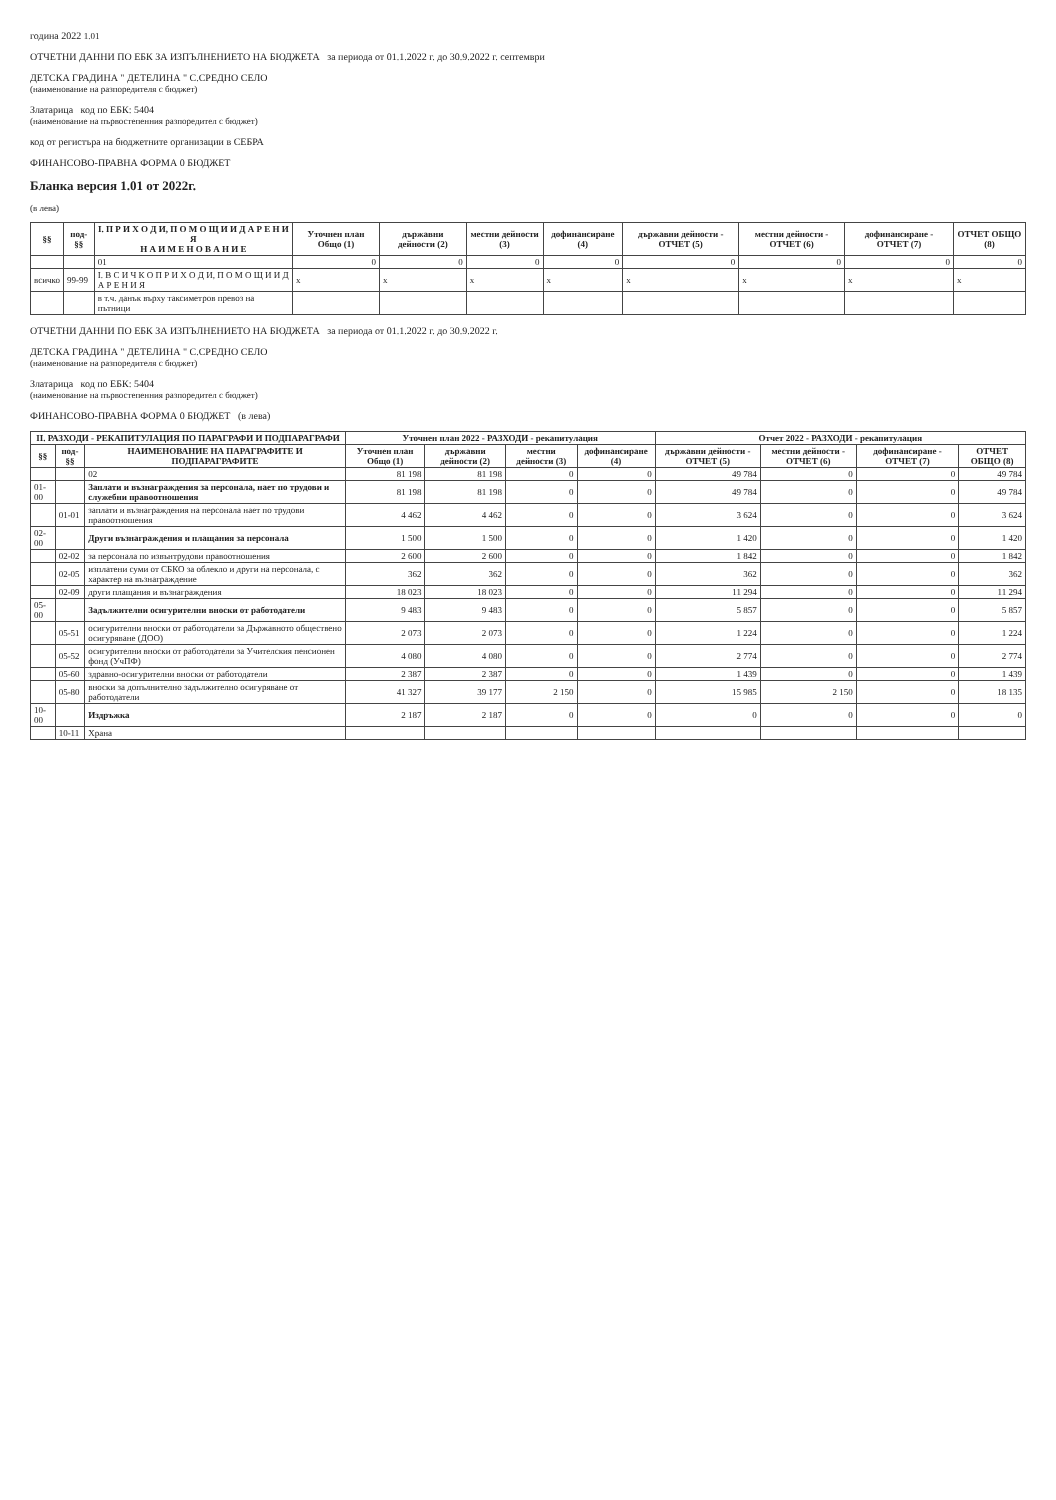година 2022 1.01
ОТЧЕТНИ ДАННИ ПО ЕБК ЗА ИЗПЪЛНЕНИЕТО НА БЮДЖЕТА за периода от 01.1.2022 г. до 30.9.2022 г. септември
ДЕТСКА ГРАДИНА " ДЕТЕЛИНА " С.СРЕДНО СЕЛО
(наименование на разпоредителя с бюджет)
Златарица код по ЕБК: 5404
(наименование на първостепенния разпоредител с бюджет)
код от регистъра на бюджетните организации в СЕБРА
ФИНАНСОВО-ПРАВНА ФОРМА 0 БЮДЖЕТ
Бланка версия 1.01 от 2022г.
(в лева)
| §§ | под-§§ | I. П Р И Х О Д И, П О М О Щ И И Д А Р Е Н И Я Н А И М Е Н О В А Н И Е | Уточнен план Общо (1) | държавни дейности (2) | местни дейности (3) | дофинансиране (4) | държавни дейности - ОТЧЕТ (5) | местни дейности - ОТЧЕТ (6) | дофинансиране - ОТЧЕТ (7) | ОТЧЕТ ОБЩО (8) |
| --- | --- | --- | --- | --- | --- | --- | --- | --- | --- | --- |
| | | 01 | 0 | 0 | 0 | 0 | 0 | 0 | 0 | 0 |
| всичко | 99-99 | I. В С И Ч К О П Р И Х О Д И, П О М О Щ И И Д А Р Е Н И Я | x | x | x | x | x | x | x | x |
| | | в т.ч. данък върху таксиметров превоз на пътници | | | | | | | | |
ОТЧЕТНИ ДАННИ ПО ЕБК ЗА ИЗПЪЛНЕНИЕТО НА БЮДЖЕТА за периода от 01.1.2022 г. до 30.9.2022 г.
ДЕТСКА ГРАДИНА " ДЕТЕЛИНА " С.СРЕДНО СЕЛО
(наименование на разпоредителя с бюджет)
Златарица код по ЕБК: 5404
(наименование на първостепенния разпоредител с бюджет)
ФИНАНСОВО-ПРАВНА ФОРМА 0 БЮДЖЕТ (в лева)
| II. РАЗХОДИ - РЕКАПИТУЛАЦИЯ ПО ПАРАГРАФИ И ПОДПАРАГРАФИ | | | Уточнен план 2022 - РАЗХОДИ - рекапитулация | | | | Отчет 2022 - РАЗХОДИ - рекапитулация | | | |
| --- | --- | --- | --- | --- | --- | --- | --- | --- | --- | --- |
| §§ | под-§§ | НАИМЕНОВАНИЕ НА ПАРАГРАФИТЕ И ПОДПАРАГРАФИТЕ | Уточнен план Общо (1) | държавни дейности (2) | местни дейности (3) | дофинансиране (4) | държавни дейности - ОТЧЕТ (5) | местни дейности - ОТЧЕТ (6) | дофинансиране - ОТЧЕТ (7) | ОТЧЕТ ОБЩО (8) |
| | | 02 | 81 198 | 81 198 | 0 | 0 | 49 784 | 0 | 0 | 49 784 |
| 01-00 | | Заплати и възнаграждения за персонала, нает по трудови и служебни правоотношения | 81 198 | 81 198 | 0 | 0 | 49 784 | 0 | 0 | 49 784 |
| | 01-01 | заплати и възнаграждения на персонала нает по трудови правоотношения | 4 462 | 4 462 | 0 | 0 | 3 624 | 0 | 0 | 3 624 |
| 02-00 | | Други възнаграждения и плащания за персонала | 1 500 | 1 500 | 0 | 0 | 1 420 | 0 | 0 | 1 420 |
| | 02-02 | за персонала по извънтрудови правоотношения | 2 600 | 2 600 | 0 | 0 | 1 842 | 0 | 0 | 1 842 |
| | 02-05 | изплатени суми от СБКО за облекло и други на персонала, с характер на възнаграждение | 362 | 362 | 0 | 0 | 362 | 0 | 0 | 362 |
| | 02-09 | други плащания и възнаграждения | 18 023 | 18 023 | 0 | 0 | 11 294 | 0 | 0 | 11 294 |
| 05-00 | | Задължителни осигурителни вноски от работодатели | 9 483 | 9 483 | 0 | 0 | 5 857 | 0 | 0 | 5 857 |
| | 05-51 | осигурителни вноски от работодатели за Държавното обществено осигуряване (ДОО) | 2 073 | 2 073 | 0 | 0 | 1 224 | 0 | 0 | 1 224 |
| | 05-52 | осигурителни вноски от работодатели за Учителския пенсионен фонд (УчПФ) | 4 080 | 4 080 | 0 | 0 | 2 774 | 0 | 0 | 2 774 |
| | 05-60 | здравно-осигурителни вноски от работодатели | 2 387 | 2 387 | 0 | 0 | 1 439 | 0 | 0 | 1 439 |
| | 05-80 | вноски за допълнително задължително осигуряване от работодатели | 41 327 | 39 177 | 2 150 | 0 | 15 985 | 2 150 | 0 | 18 135 |
| 10-00 | | Издръжка | 2 187 | 2 187 | 0 | 0 | 0 | 0 | 0 | 0 |
| | 10-11 | Храна | | | | | | | | |